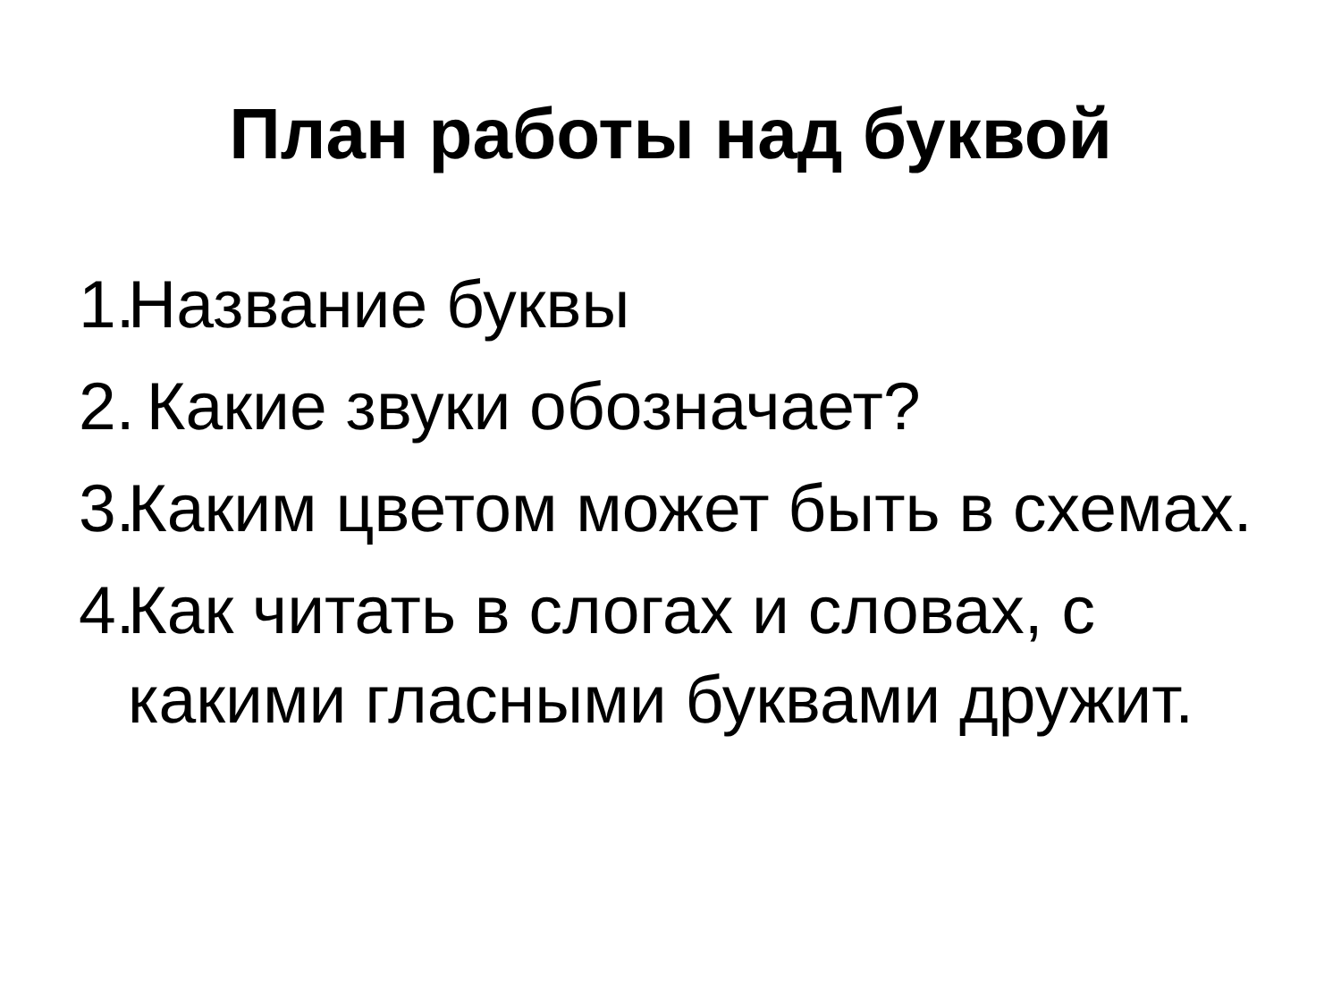План работы над буквой
1. Название буквы
2. Какие звуки обозначает?
3. Каким цветом может быть в схемах.
4. Как читать в слогах и словах, с какими гласными буквами дружит.